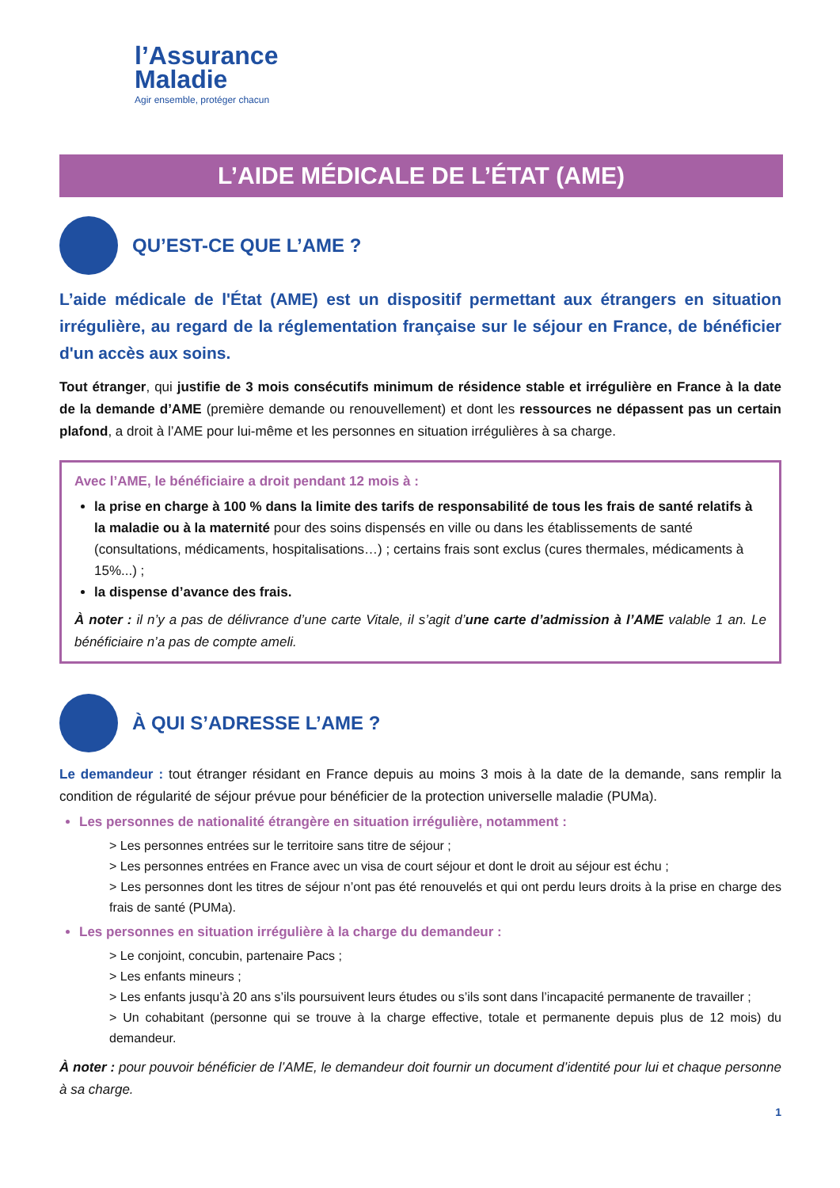l’Assurance
Maladie
Agir ensemble, protéger chacun
L’AIDE MÉDICALE DE L’ÉTAT (AME)
QU’EST-CE QUE L’AME ?
L’aide médicale de l'État (AME) est un dispositif permettant aux étrangers en situation irrégulière, au regard de la réglementation française sur le séjour en France, de bénéficier d'un accès aux soins.
Tout étranger, qui justifie de 3 mois consécutifs minimum de résidence stable et irrégulière en France à la date de la demande d’AME (première demande ou renouvellement) et dont les ressources ne dépassent pas un certain plafond, a droit à l’AME pour lui-même et les personnes en situation irrégulières à sa charge.
Avec l’AME, le bénéficiaire a droit pendant 12 mois à :
la prise en charge à 100 % dans la limite des tarifs de responsabilité de tous les frais de santé relatifs à la maladie ou à la maternité pour des soins dispensés en ville ou dans les établissements de santé (consultations, médicaments, hospitalisations…) ; certains frais sont exclus (cures thermales, médicaments à 15%...) ;
la dispense d’avance des frais.
À noter : il n’y a pas de délivrance d’une carte Vitale, il s’agit d’une carte d’admission à l’AME valable 1 an. Le bénéficiaire n’a pas de compte ameli.
À QUI S’ADRESSE L’AME ?
Le demandeur : tout étranger résidant en France depuis au moins 3 mois à la date de la demande, sans remplir la condition de régularité de séjour prévue pour bénéficier de la protection universelle maladie (PUMa).
Les personnes de nationalité étrangère en situation irrégulière, notamment :
> Les personnes entrées sur le territoire sans titre de séjour ;
> Les personnes entrées en France avec un visa de court séjour et dont le droit au séjour est échu ;
> Les personnes dont les titres de séjour n’ont pas été renouvelés et qui ont perdu leurs droits à la prise en charge des frais de santé (PUMa).
Les personnes en situation irrégulière à la charge du demandeur :
> Le conjoint, concubin, partenaire Pacs ;
> Les enfants mineurs ;
> Les enfants jusqu’à 20 ans s’ils poursuivent leurs études ou s’ils sont dans l’incapacité permanente de travailler ;
> Un cohabitant (personne qui se trouve à la charge effective, totale et permanente depuis plus de 12 mois) du demandeur.
À noter : pour pouvoir bénéficier de l’AME, le demandeur doit fournir un document d’identité pour lui et chaque personne à sa charge.
1